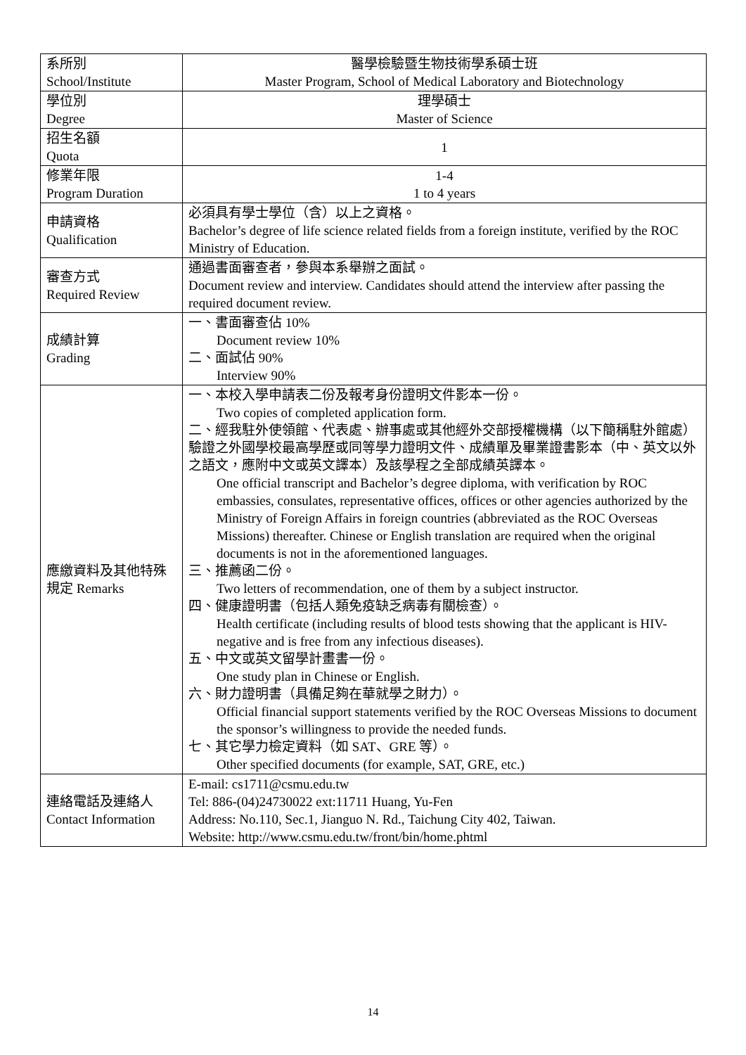| 系所別 School/Institute | 醫學檢驗暨生物技術學系碩士班 Master Program, School of Medical Laboratory and Biotechnology |
| 學位別 Degree | 理學碩士 Master of Science |
| 招生名額 Quota | 1 |
| 修業年限 Program Duration | 1-4 1 to 4 years |
| 申請資格 Qualification | 必須具有學士學位（含）以上之資格。 Bachelor’s degree of life science related fields from a foreign institute, verified by the ROC Ministry of Education. |
| 審查方式 Required Review | 通過書面審查者，參與本系舉辦之面試。 Document review and interview. Candidates should attend the interview after passing the required document review. |
| 成績計算 Grading | 一、書面審查佔 10% Document review 10% 二、面試佔 90% Interview 90% |
| 應繳資料及其他特殊規定 Remarks | 一、本校入學申請表二份及報考身份證明文件影本一份。 Two copies of completed application form. 二、經我駐外使領館、代表處、辦事處或其他經外交部授權機構（以下簡稱駐外館處）驗證之外國學校最高學歷或同等學力證明文件、成績單及畢業證書影本（中、英文以外之語文，應附中文或英文譯本）及該學程之全部成績英譯本。 One official transcript and Bachelor’s degree diploma, with verification by ROC embassies, consulates, representative offices, offices or other agencies authorized by the Ministry of Foreign Affairs in foreign countries (abbreviated as the ROC Overseas Missions) thereafter. Chinese or English translation are required when the original documents is not in the aforementioned languages. 三、推薦函二份。 Two letters of recommendation, one of them by a subject instructor. 四、健康證明書（包括人類免疫缺乏病毒有關檢查）。 Health certificate (including results of blood tests showing that the applicant is HIV-negative and is free from any infectious diseases). 五、中文或英文留學計畫書一份。 One study plan in Chinese or English. 六、財力證明書（具備足夠在華就學之財力）。 Official financial support statements verified by the ROC Overseas Missions to document the sponsor’s willingness to provide the needed funds. 七、其它學力檢定資料（如 SAT、GRE 等）。 Other specified documents (for example, SAT, GRE, etc.) |
| 連絡電話及連絡人 Contact Information | E-mail: cs1711@csmu.edu.tw Tel: 886-(04)24730022 ext:11711 Huang, Yu-Fen Address: No.110, Sec.1, Jianguo N. Rd., Taichung City 402, Taiwan. Website: http://www.csmu.edu.tw/front/bin/home.phtml |
14